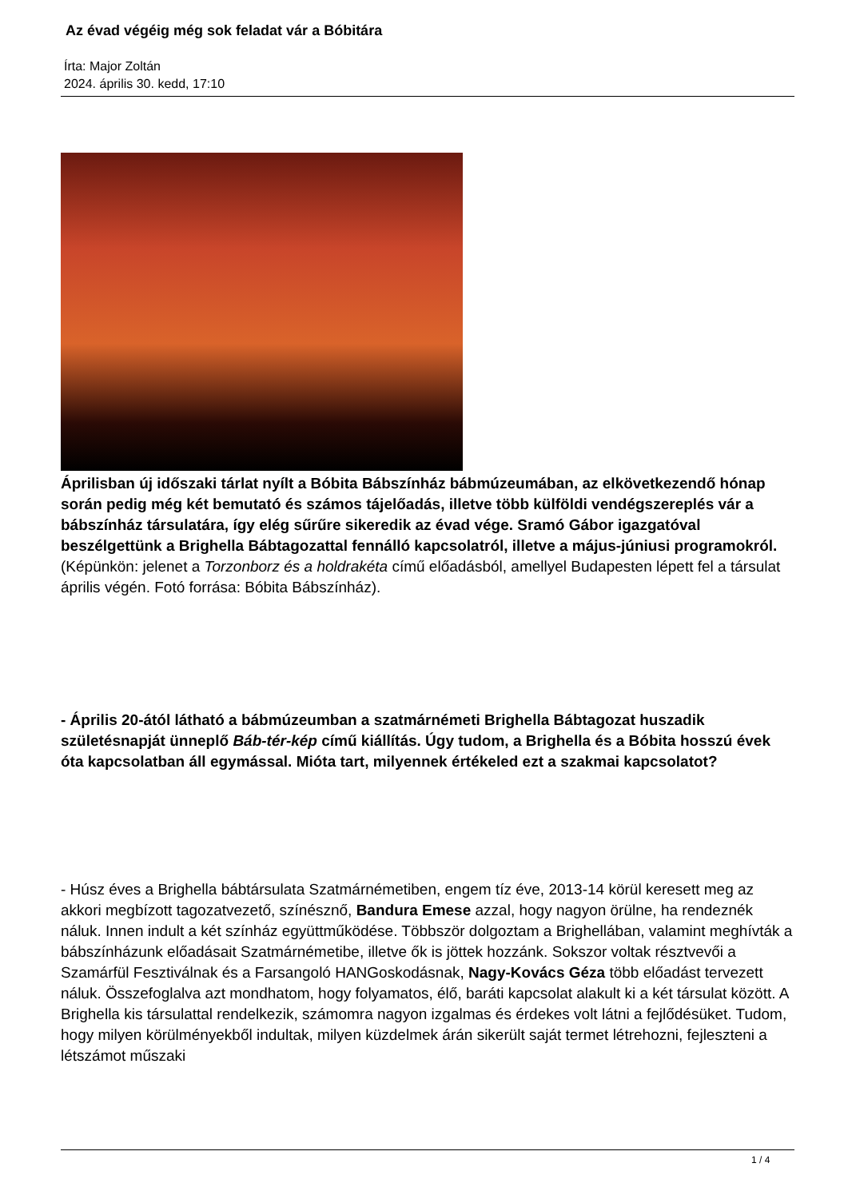Az évad végéig még sok feladat vár a Bóbitára
Írta: Major Zoltán
2024. április 30. kedd, 17:10
Áprilisban új időszaki tárlat nyílt a Bóbita Bábszínház bábmúzeumában, az elkövetkezendő hónap során pedig még két bemutató és számos tájelőadás, illetve több külföldi vendégszereplés vár a bábszínház társulatára, így elég sűrűre sikeredik az évad vége. Sramó Gábor igazgatóval beszélgettünk a Brighella Bábtagozattal fennálló kapcsolatról, illetve a május-júniusi programokról. (Képünkön: jelenet a Torzonborz és a holdrakéta című előadásból, amellyel Budapesten lépett fel a társulat április végén. Fotó forrása: Bóbita Bábszínház).
- Április 20-ától látható a bábmúzeumban a szatmárnémeti Brighella Bábtagozat huszadik születésnapját ünneplő Báb-tér-kép című kiállítás. Úgy tudom, a Brighella és a Bóbita hosszú évek óta kapcsolatban áll egymással. Mióta tart, milyennek értékeled ezt a szakmai kapcsolatot?
- Húsz éves a Brighella bábtársulata Szatmárnémetiben, engem tíz éve, 2013-14 körül keresett meg az akkori megbízott tagozatvezető, színésznő, Bandura Emese azzal, hogy nagyon örülne, ha rendeznék náluk. Innen indult a két színház együttműködése. Többször dolgoztam a Brighellában, valamint meghívták a bábszínházunk előadásait Szatmárnémetibe, illetve ők is jöttek hozzánk. Sokszor voltak résztvevői a Szamárfül Fesztiválnak és a Farsangoló HANGoskodásnak, Nagy-Kovács Géza több előadást tervezett náluk. Összefoglalva azt mondhatom, hogy folyamatos, élő, baráti kapcsolat alakult ki a két társulat között. A Brighella kis társulattal rendelkezik, számomra nagyon izgalmas és érdekes volt látni a fejlődésüket. Tudom, hogy milyen körülményekből indultak, milyen küzdelmek árán sikerült saját termet létrehozni, fejleszteni a létszámot műszaki
1 / 4